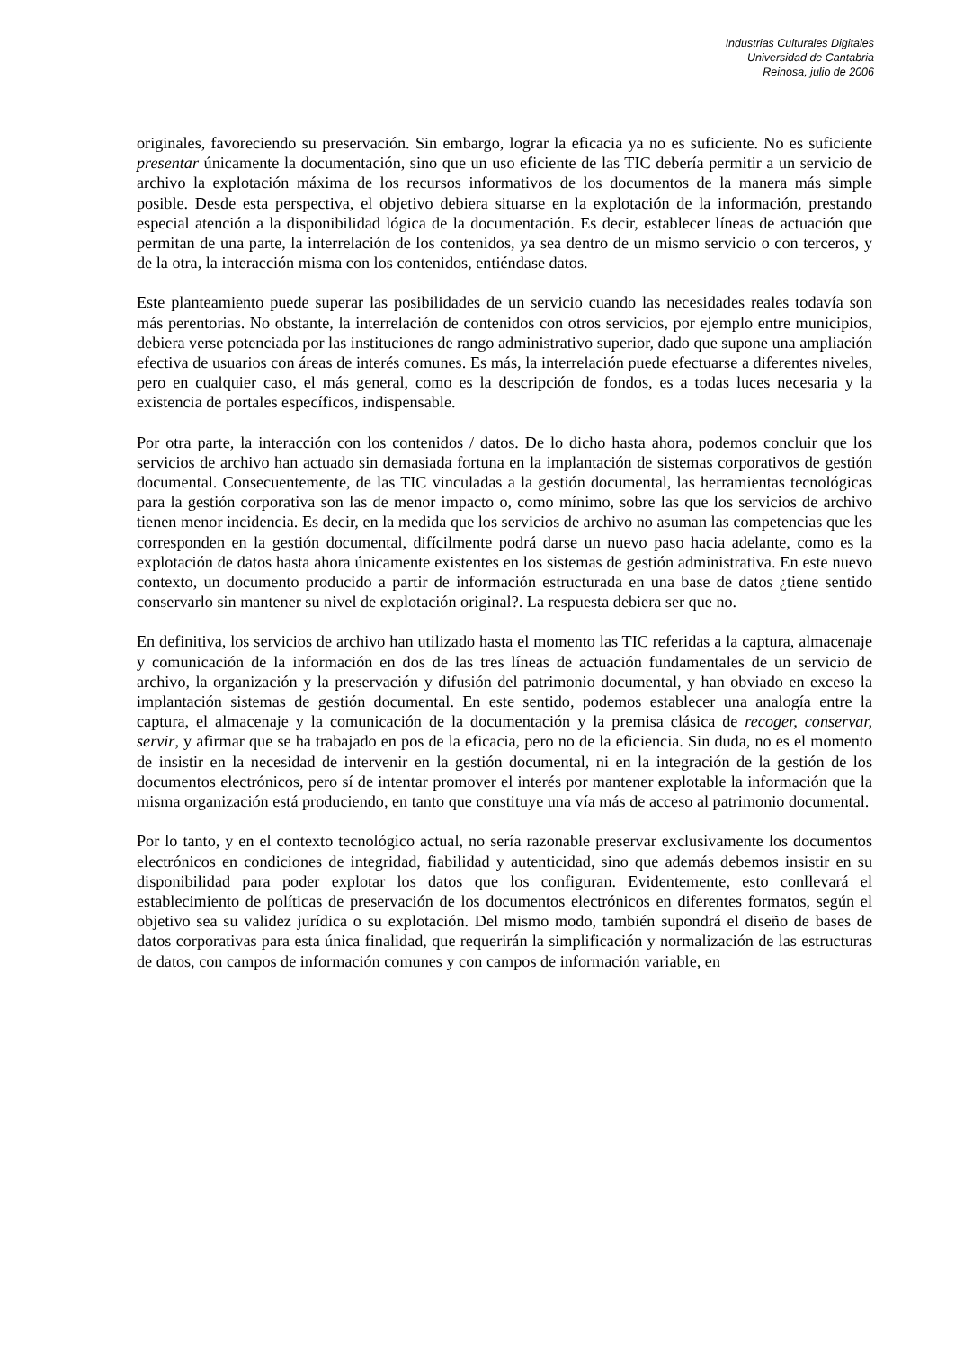Industrias Culturales Digitales
Universidad de Cantabria
Reinosa, julio de 2006
originales, favoreciendo su preservación. Sin embargo, lograr la eficacia ya no es suficiente. No es suficiente presentar únicamente la documentación, sino que un uso eficiente de las TIC debería permitir a un servicio de archivo la explotación máxima de los recursos informativos de los documentos de la manera más simple posible. Desde esta perspectiva, el objetivo debiera situarse en la explotación de la información, prestando especial atención a la disponibilidad lógica de la documentación. Es decir, establecer líneas de actuación que permitan de una parte, la interrelación de los contenidos, ya sea dentro de un mismo servicio o con terceros, y de la otra, la interacción misma con los contenidos, entiéndase datos.
Este planteamiento puede superar las posibilidades de un servicio cuando las necesidades reales todavía son más perentorias. No obstante, la interrelación de contenidos con otros servicios, por ejemplo entre municipios, debiera verse potenciada por las instituciones de rango administrativo superior, dado que supone una ampliación efectiva de usuarios con áreas de interés comunes. Es más, la interrelación puede efectuarse a diferentes niveles, pero en cualquier caso, el más general, como es la descripción de fondos, es a todas luces necesaria y la existencia de portales específicos, indispensable.
Por otra parte, la interacción con los contenidos / datos. De lo dicho hasta ahora, podemos concluir que los servicios de archivo han actuado sin demasiada fortuna en la implantación de sistemas corporativos de gestión documental. Consecuentemente, de las TIC vinculadas a la gestión documental, las herramientas tecnológicas para la gestión corporativa son las de menor impacto o, como mínimo, sobre las que los servicios de archivo tienen menor incidencia. Es decir, en la medida que los servicios de archivo no asuman las competencias que les corresponden en la gestión documental, difícilmente podrá darse un nuevo paso hacia adelante, como es la explotación de datos hasta ahora únicamente existentes en los sistemas de gestión administrativa. En este nuevo contexto, un documento producido a partir de información estructurada en una base de datos ¿tiene sentido conservarlo sin mantener su nivel de explotación original?. La respuesta debiera ser que no.
En definitiva, los servicios de archivo han utilizado hasta el momento las TIC referidas a la captura, almacenaje y comunicación de la información en dos de las tres líneas de actuación fundamentales de un servicio de archivo, la organización y la preservación y difusión del patrimonio documental, y han obviado en exceso la implantación sistemas de gestión documental. En este sentido, podemos establecer una analogía entre la captura, el almacenaje y la comunicación de la documentación y la premisa clásica de recoger, conservar, servir, y afirmar que se ha trabajado en pos de la eficacia, pero no de la eficiencia. Sin duda, no es el momento de insistir en la necesidad de intervenir en la gestión documental, ni en la integración de la gestión de los documentos electrónicos, pero sí de intentar promover el interés por mantener explotable la información que la misma organización está produciendo, en tanto que constituye una vía más de acceso al patrimonio documental.
Por lo tanto, y en el contexto tecnológico actual, no sería razonable preservar exclusivamente los documentos electrónicos en condiciones de integridad, fiabilidad y autenticidad, sino que además debemos insistir en su disponibilidad para poder explotar los datos que los configuran. Evidentemente, esto conllevará el establecimiento de políticas de preservación de los documentos electrónicos en diferentes formatos, según el objetivo sea su validez jurídica o su explotación. Del mismo modo, también supondrá el diseño de bases de datos corporativas para esta única finalidad, que requerirán la simplificación y normalización de las estructuras de datos, con campos de información comunes y con campos de información variable, en